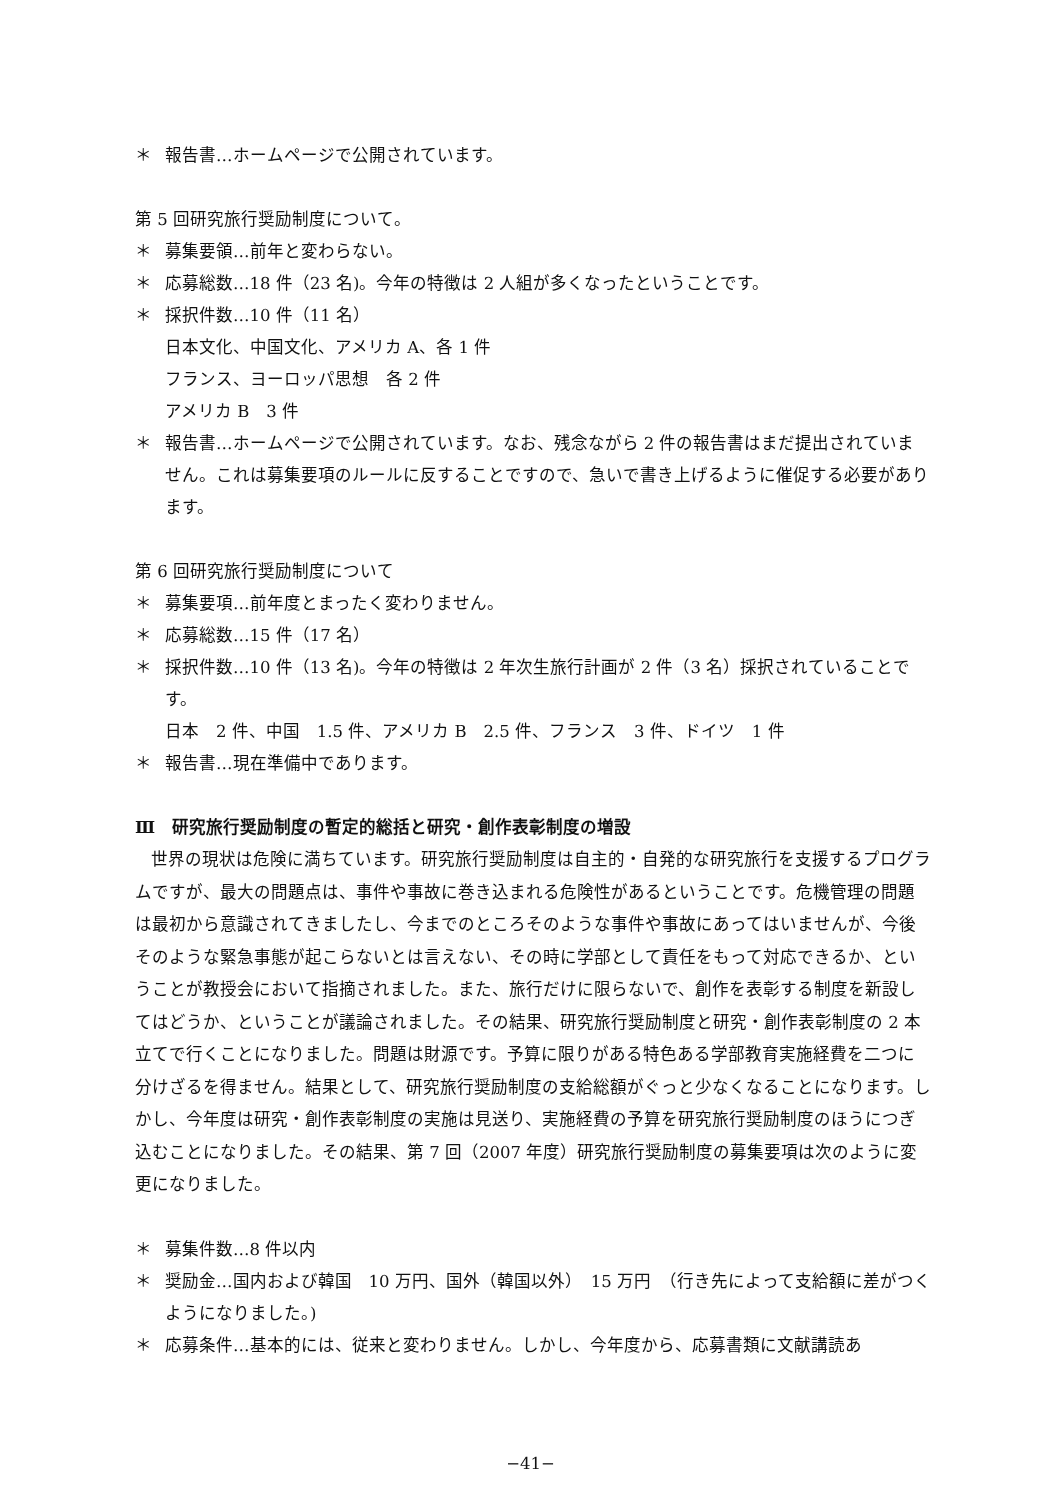＊ 報告書…ホームページで公開されています。
第 5 回研究旅行奨励制度について。
＊ 募集要領…前年と変わらない。
＊ 応募総数…18 件（23 名)。今年の特徴は 2 人組が多くなったということです。
＊ 採択件数…10 件（11 名）
日本文化、中国文化、アメリカ A、各 1 件
フランス、ヨーロッパ思想　各 2 件
アメリカ B　3 件
＊ 報告書…ホームページで公開されています。なお、残念ながら 2 件の報告書はまだ提出されていません。これは募集要項のルールに反することですので、急いで書き上げるように催促する必要があります。
第 6 回研究旅行奨励制度について
＊ 募集要項…前年度とまったく変わりません。
＊ 応募総数…15 件（17 名）
＊ 採択件数…10 件（13 名)。今年の特徴は 2 年次生旅行計画が 2 件（3 名）採択されていることです。
日本　2 件、中国　1.5 件、アメリカ B　2.5 件、フランス　3 件、ドイツ　1 件
＊ 報告書…現在準備中であります。
Ⅲ　研究旅行奨励制度の暫定的総括と研究・創作表彰制度の増設
世界の現状は危険に満ちています。研究旅行奨励制度は自主的・自発的な研究旅行を支援するプログラムですが、最大の問題点は、事件や事故に巻き込まれる危険性があるということです。危機管理の問題は最初から意識されてきましたし、今までのところそのような事件や事故にあってはいませんが、今後そのような緊急事態が起こらないとは言えない、その時に学部として責任をもって対応できるか、ということが教授会において指摘されました。また、旅行だけに限らないで、創作を表彰する制度を新設してはどうか、ということが議論されました。その結果、研究旅行奨励制度と研究・創作表彰制度の 2 本立てで行くことになりました。問題は財源です。予算に限りがある特色ある学部教育実施経費を二つに分けざるを得ません。結果として、研究旅行奨励制度の支給総額がぐっと少なくなることになります。しかし、今年度は研究・創作表彰制度の実施は見送り、実施経費の予算を研究旅行奨励制度のほうにつぎ込むことになりました。その結果、第 7 回（2007 年度）研究旅行奨励制度の募集要項は次のように変更になりました。
＊ 募集件数…8 件以内
＊ 奨励金…国内および韓国　10 万円、国外（韓国以外）　15 万円　（行き先によって支給額に差がつくようになりました。)
＊ 応募条件…基本的には、従来と変わりません。しかし、今年度から、応募書類に文献講読あ
−41−